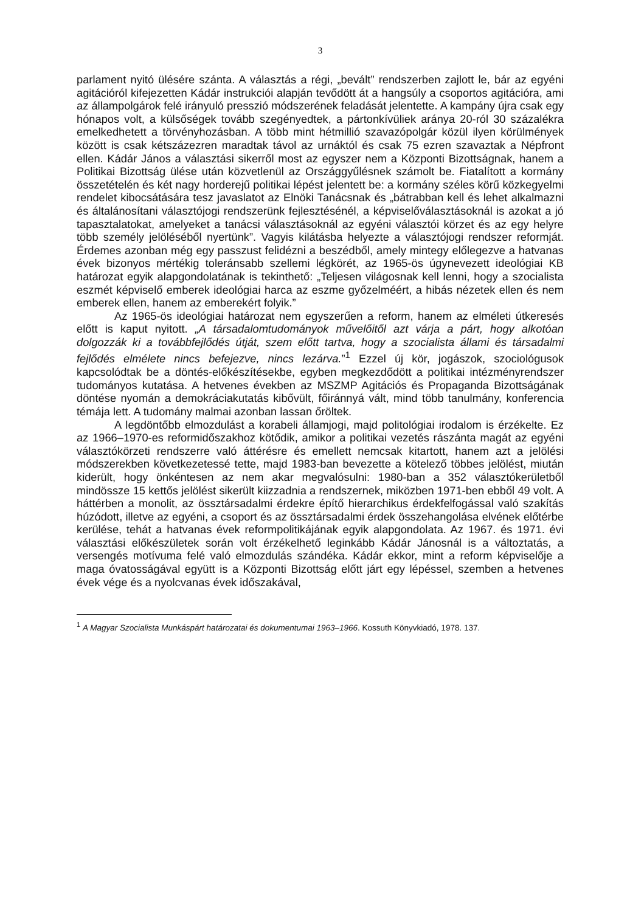3
parlament nyitó ülésére szánta. A választás a régi, „bevált” rendszerben zajlott le, bár az egyéni agitációról kifejezetten Kádár instrukciói alapján tevődött át a hangsúly a csoportos agitációra, ami az állampolgárok felé irányuló presszió módszerének feladását jelentette. A kampány újra csak egy hónapos volt, a külsőségek tovább szegényedtek, a pártonkívüliek aránya 20-ról 30 százalékra emelkedhetett a törvényhozásban. A több mint hétmillió szavazópolgár közül ilyen körülmények között is csak kétszázezren maradtak távol az urnáktól és csak 75 ezren szavaztak a Népfront ellen. Kádár János a választási sikerről most az egyszer nem a Központi Bizottságnak, hanem a Politikai Bizottság ülése után közvetlenül az Országgyűlésnek számolt be. Fiatalított a kormány összetételén és két nagy horderejű politikai lépést jelentett be: a kormány széles körű közkegyelmi rendelet kibocsátására tesz javaslatot az Elnöki Tanácsnak és „bátrabban kell és lehet alkalmazni és általánosítani választójogi rendszerünk fejlesztésénél, a képviselőválasztásoknál is azokat a jó tapasztalatokat, amelyeket a tanácsi választásoknál az egyéni választói körzet és az egy helyre több személy jelöléséből nyertünk”. Vagyis kilátásba helyezte a választójogi rendszer reformját. Érdemes azonban még egy passzust felidézni a beszédből, amely mintegy előlegezve a hatvanas évek bizonyos mértékig toleránsabb szellemi légkörét, az 1965-ös úgynevezett ideológiai KB határozat egyik alapgondolatának is tekinthető: „Teljesen világosnak kell lenni, hogy a szocialista eszmét képviselő emberek ideológiai harca az eszme győzelméért, a hibás nézetek ellen és nem emberek ellen, hanem az emberekért folyik.”
Az 1965-ös ideológiai határozat nem egyszerűen a reform, hanem az elméleti útkeresés előtt is kaput nyitott. „A társadalomtudományok művelőitől azt várja a párt, hogy alkotóan dolgozzák ki a továbbfejlődés útját, szem előtt tartva, hogy a szocialista állami és társadalmi fejlődés elmélete nincs befejezve, nincs lezárva.”<sup>1</sup> Ezzel új kör, jogászok, szociológusok kapcsolódtak be a döntés-előkészítésekbe, egyben megkezdődött a politikai intézményrendszer tudományos kutatása. A hetvenes években az MSZMP Agitációs és Propaganda Bizottságának döntése nyomán a demokráciakutatás kibővült, főiránnyá vált, mind több tanulmány, konferencia témája lett. A tudomány malmai azonban lassan őröltek.
A legdöntőbb elmozdulást a korabeli államjogi, majd politológiai irodalom is érzékelte. Ez az 1966–1970-es reformidőszakhoz kötődik, amikor a politikai vezetés rászánta magát az egyéni választókörzeti rendszerre való áttérésre és emellett nemcsak kitartott, hanem azt a jelölési módszerekben következetessé tette, majd 1983-ban bevezette a kötelező többes jelölést, miután kiderült, hogy önkéntesen az nem akar megvalósulni: 1980-ban a 352 választókerületből mindössze 15 kettős jelölést sikerült kiizzadnia a rendszernek, miközben 1971-ben ebből 49 volt. A háttérben a monolit, az össztársadalmi érdekre építő hierarchikus érdekfelfogással való szakítás húzódott, illetve az egyéni, a csoport és az össztársadalmi érdek összehangolása elvének előtérbe kerülése, tehát a hatvanas évek reformpolitikájának egyik alapgondolata. Az 1967. és 1971. évi választási előkészületek során volt érzékelhető leginkább Kádár Jánosnál is a változtatás, a versengés motívuma felé való elmozdulás szándéka. Kádár ekkor, mint a reform képviselője a maga óvatosságával együtt is a Központi Bizottság előtt járt egy lépéssel, szemben a hetvenes évek vége és a nyolcvanas évek időszakával,
<sup>1</sup> A Magyar Szocialista Munkáspárt határozatai és dokumentumai 1963–1966. Kossuth Könyvkiadó, 1978. 137.